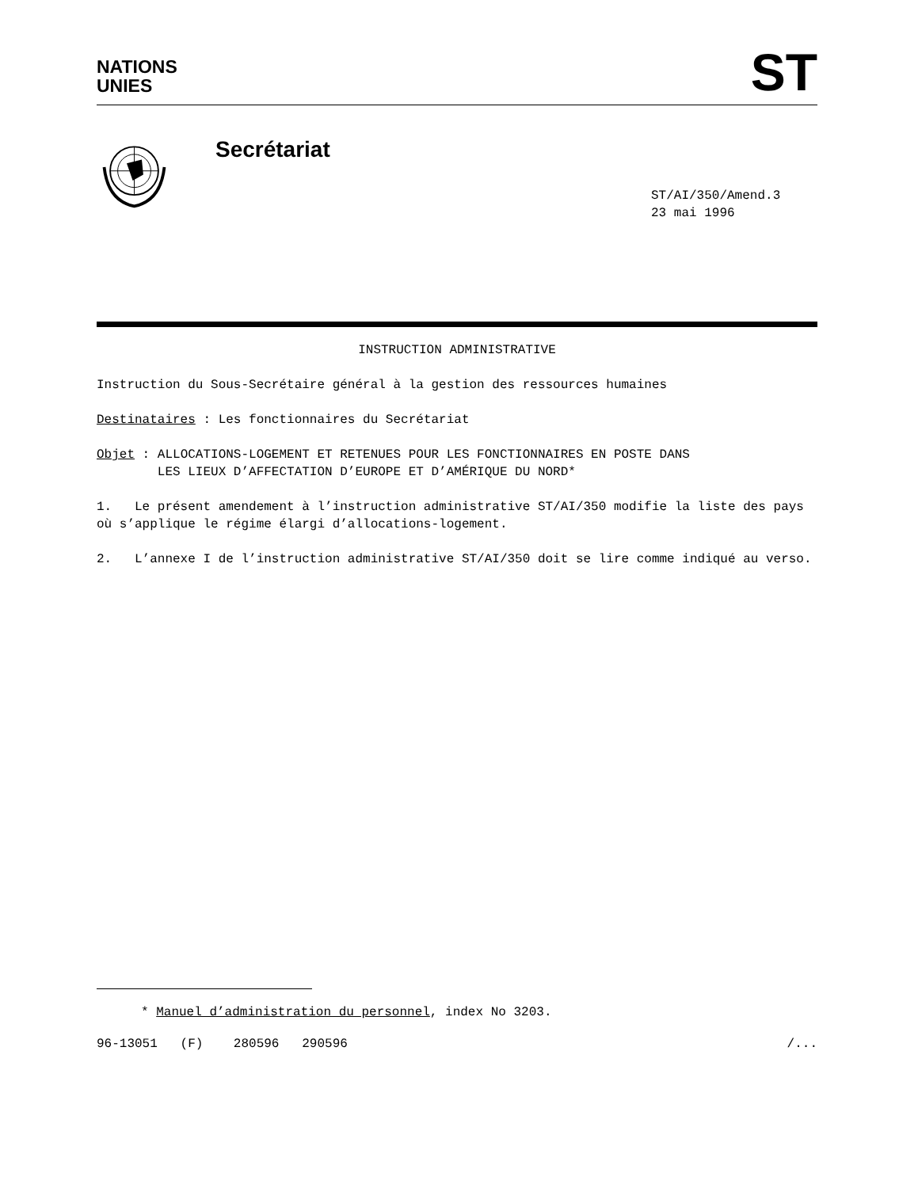NATIONS
UNIES
ST
Secrétariat
ST/AI/350/Amend.3
23 mai 1996
INSTRUCTION ADMINISTRATIVE
Instruction du Sous-Secrétaire général à la gestion des ressources humaines
Destinataires : Les fonctionnaires du Secrétariat
Objet : ALLOCATIONS-LOGEMENT ET RETENUES POUR LES FONCTIONNAIRES EN POSTE DANS
LES LIEUX D’AFFECTATION D’EUROPE ET D’AMÉRIQUE DU NORD*
1. Le présent amendement à l’instruction administrative ST/AI/350 modifie la liste des pays où s’applique le régime élargi d’allocations-logement.
2. L’annexe I de l’instruction administrative ST/AI/350 doit se lire comme indiqué au verso.
* Manuel d’administration du personnel, index No 3203.
96-13051 (F) 280596 290596 /...